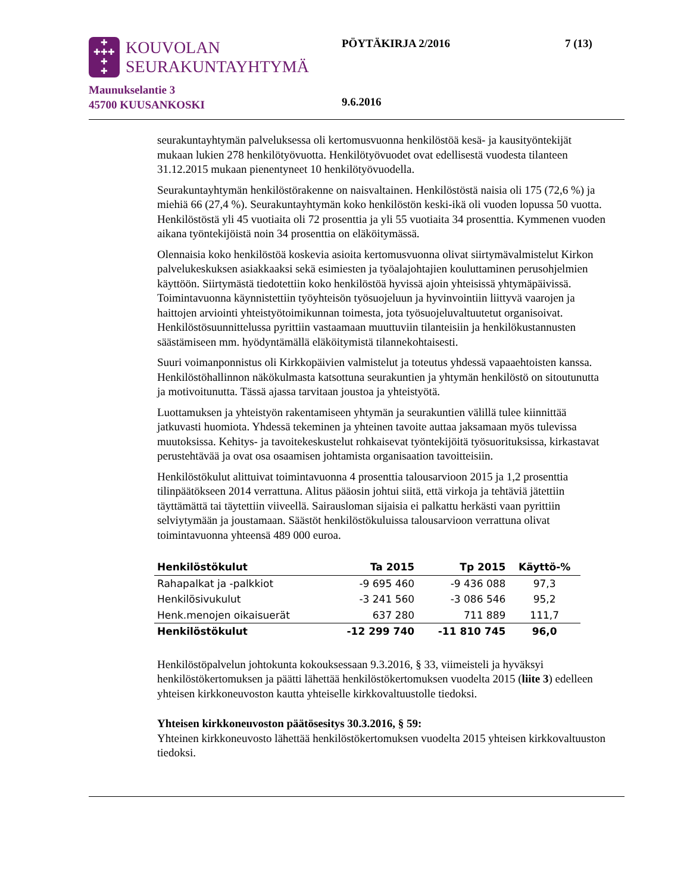✚
✚✚✚
✚
✚
KOUVOLAN
SEURAKUNTAYHTYMÄ
Maunukselantie 3
45700 KUUSANKOSKI
PÖYTÄKIRJA 2/2016 7 (13)
9.6.2016
seurakuntayhtymän palveluksessa oli kertomusvuonna henkilöstöä kesä- ja kausityöntekijät mukaan lukien 278 henkilötyövuotta. Henkilötyövuodet ovat edellisestä vuodesta tilanteen 31.12.2015 mukaan pienentyneet 10 henkilötyövuodella.
Seurakuntayhtymän henkilöstörakenne on naisvaltainen. Henkilöstöstä naisia oli 175 (72,6 %) ja miehiä 66 (27,4 %). Seurakuntayhtymän koko henkilöstön keski-ikä oli vuoden lopussa 50 vuotta. Henkilöstöstä yli 45 vuotiaita oli 72 prosenttia ja yli 55 vuotiaita 34 prosenttia. Kymmenen vuoden aikana työntekijöistä noin 34 prosenttia on eläköitymässä.
Olennaisia koko henkilöstöä koskevia asioita kertomusvuonna olivat siirtymävalmistelut Kirkon palvelukeskuksen asiakkaaksi sekä esimiesten ja työalajohtajien kouluttaminen perusohjelmien käyttöön. Siirtymästä tiedotettiin koko henkilöstöä hyvissä ajoin yhteisissä yhtymäpäivissä. Toimintavuonna käynnistettiin työyhteisön työsuojeluun ja hyvinvointiin liittyvä vaarojen ja haittojen arviointi yhteistyötoimikunnan toimesta, jota työsuojeluvaltuutetut organisoivat. Henkilöstösuunnittelussa pyrittiin vastaamaan muuttuviin tilanteisiin ja henkilökustannusten säästämiseen mm. hyödyntämällä eläköitymistä tilannekohtaisesti.
Suuri voimanponnistus oli Kirkkopäivien valmistelut ja toteutus yhdessä vapaaehtoisten kanssa. Henkilöstöhallinnon näkökulmasta katsottuna seurakuntien ja yhtymän henkilöstö on sitoutunutta ja motivoitunutta. Tässä ajassa tarvitaan joustoa ja yhteistyötä.
Luottamuksen ja yhteistyön rakentamiseen yhtymän ja seurakuntien välillä tulee kiinnittää jatkuvasti huomiota. Yhdessä tekeminen ja yhteinen tavoite auttaa jaksamaan myös tulevissa muutoksissa. Kehitys- ja tavoitekeskustelut rohkaisevat työntekijöitä työsuorituksissa, kirkastavat perustehtävää ja ovat osa osaamisen johtamista organisaation tavoitteisiin.
Henkilöstökulut alittuivat toimintavuonna 4 prosenttia talousarvioon 2015 ja 1,2 prosenttia tilinpäätökseen 2014 verrattuna. Alitus pääosin johtui siitä, että virkoja ja tehtäviä jätettiin täyttämättä tai täytettiin viiveellä. Sairausloman sijaisia ei palkattu herkästi vaan pyrittiin selviytymään ja joustamaan. Säästöt henkilöstökuluissa talousarvioon verrattuna olivat toimintavuonna yhteensä 489 000 euroa.
| Henkilöstökulut | Ta 2015 | Tp 2015 | Käyttö-% |
| --- | --- | --- | --- |
| Rahapalkat ja -palkkiot | -9 695 460 | -9 436 088 | 97,3 |
| Henkilösivukulut | -3 241 560 | -3 086 546 | 95,2 |
| Henk.menojen oikaisuerät | 637 280 | 711 889 | 111,7 |
| Henkilöstökulut | -12 299 740 | -11 810 745 | 96,0 |
Henkilöstöpalvelun johtokunta kokouksessaan 9.3.2016, § 33, viimeisteli ja hyväksyi henkilöstökertomuksen ja päätti lähettää henkilöstökertomuksen vuodelta 2015 (liite 3) edelleen yhteisen kirkkoneuvoston kautta yhteiselle kirkkovaltuustolle tiedoksi.
Yhteisen kirkkoneuvoston päätösesitys 30.3.2016, § 59:
Yhteinen kirkkoneuvosto lähettää henkilöstökertomuksen vuodelta 2015 yhteisen kirkkovaltuuston tiedoksi.